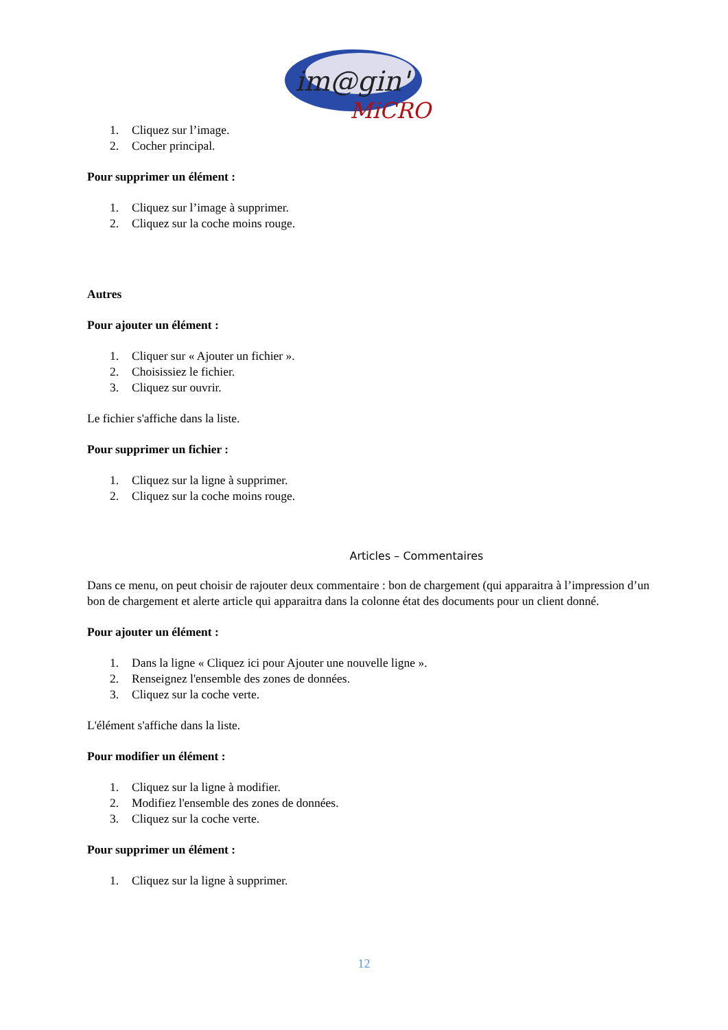im@gin'
MiCRO
1. Cliquez sur l’image.
2. Cocher principal.
Pour supprimer un élément :
1. Cliquez sur l’image à supprimer.
2. Cliquez sur la coche moins rouge.
Autres
Pour ajouter un élément :
1. Cliquer sur « Ajouter un fichier ».
2. Choisissiez le fichier.
3. Cliquez sur ouvrir.
Le fichier s'affiche dans la liste.
Pour supprimer un fichier :
1. Cliquez sur la ligne à supprimer.
2. Cliquez sur la coche moins rouge.
Articles – Commentaires
Dans ce menu, on peut choisir de rajouter deux commentaire : bon de chargement (qui apparaitra à l’impression d’un bon de chargement et alerte article qui apparaitra dans la colonne état des documents pour un client donné.
Pour ajouter un élément :
1. Dans la ligne « Cliquez ici pour Ajouter une nouvelle ligne ».
2. Renseignez l'ensemble des zones de données.
3. Cliquez sur la coche verte.
L'élément s'affiche dans la liste.
Pour modifier un élément :
1. Cliquez sur la ligne à modifier.
2. Modifiez l'ensemble des zones de données.
3. Cliquez sur la coche verte.
Pour supprimer un élément :
1. Cliquez sur la ligne à supprimer.
12